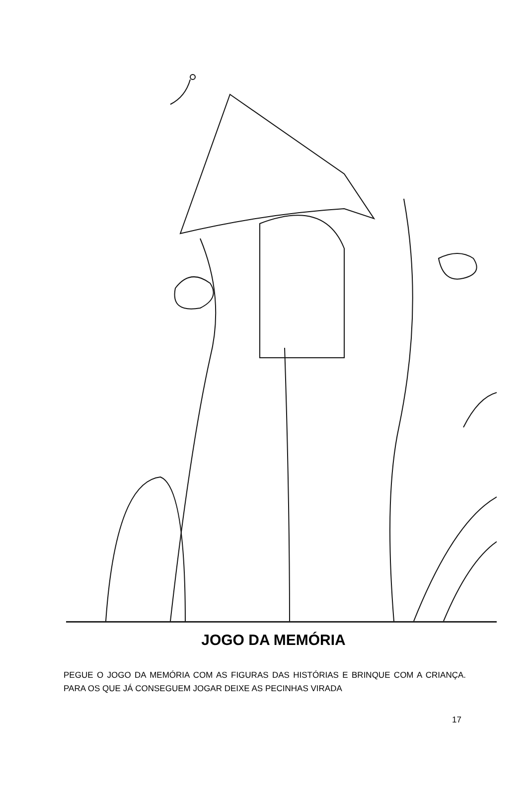JOGO DA MEMÓRIA
PEGUE O JOGO DA MEMÓRIA COM AS FIGURAS DAS HISTÓRIAS E BRINQUE COM A CRIANÇA. PARA OS QUE JÁ CONSEGUEM JOGAR DEIXE AS PECINHAS VIRADA
17